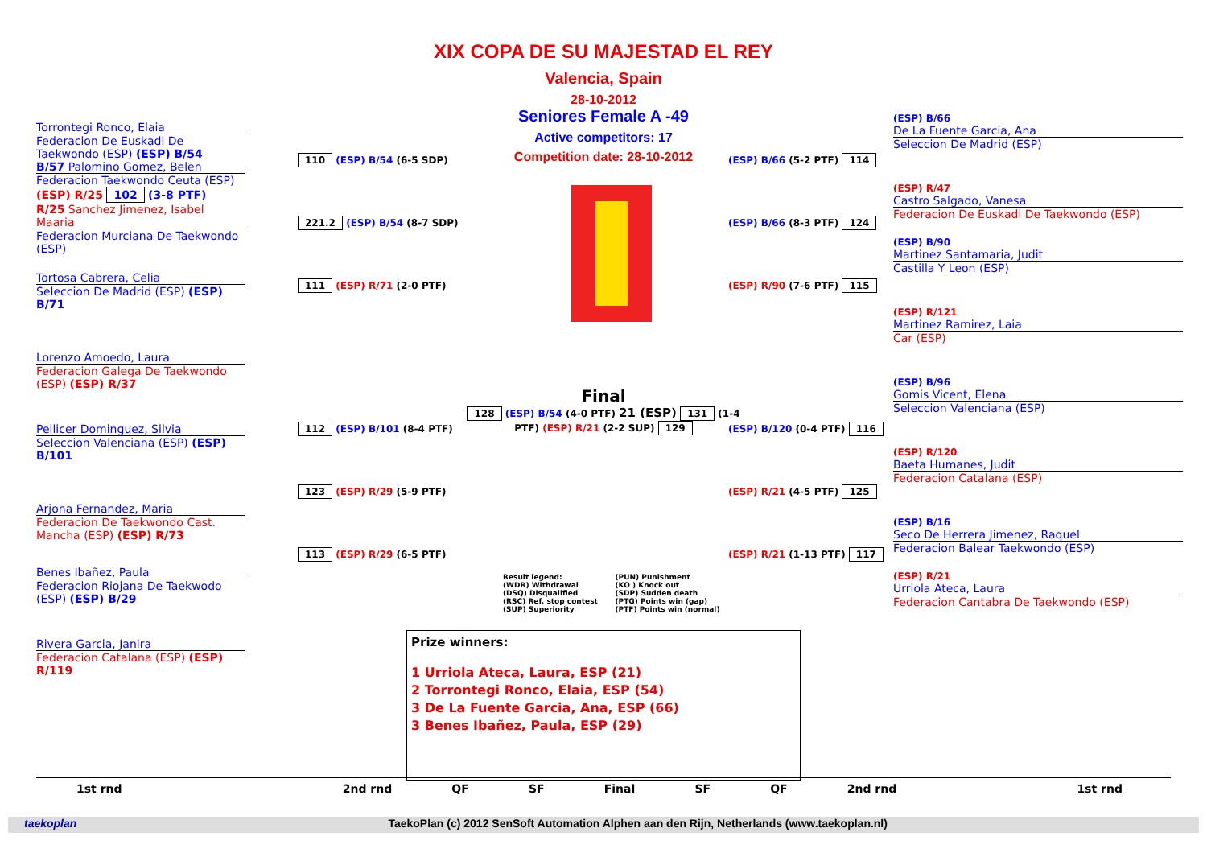XIX COPA DE SU MAJESTAD EL REY
Valencia, Spain
28-10-2012
Seniores Female A -49
Active competitors: 17
Competition date: 28-10-2012
Torrontegi Ronco, Elaia
Federacion De Euskadi De Taekwondo (ESP) (ESP) B/54
B/57 Palomino Gomez, Belen
Federacion Taekwondo Ceuta (ESP) (ESP) R/25 102 (3-8 PTF)
R/25 Sanchez Jimenez, Isabel Maaria
Federacion Murciana De Taekwondo (ESP)
Tortosa Cabrera, Celia
Seleccion De Madrid (ESP) (ESP) B/71
Lorenzo Amoedo, Laura
Federacion Galega De Taekwondo (ESP) (ESP) R/37
Pellicer Dominguez, Silvia
Seleccion Valenciana (ESP) (ESP) B/101
Arjona Fernandez, Maria
Federacion De Taekwondo Cast. Mancha (ESP) (ESP) R/73
Benes Ibañez, Paula
Federacion Riojana De Taekwodo (ESP) (ESP) B/29
Rivera Garcia, Janira
Federacion Catalana (ESP) (ESP) R/119
110 (ESP) B/54 (6-5 SDP)
221.2 (ESP) B/54 (8-7 SDP)
111 (ESP) R/71 (2-0 PTF)
112 (ESP) B/101 (8-4 PTF)
123 (ESP) R/29 (5-9 PTF)
113 (ESP) R/29 (6-5 PTF)
(ESP) B/66
De La Fuente Garcia, Ana
Seleccion De Madrid (ESP)
(ESP) R/47
Castro Salgado, Vanesa
Federacion De Euskadi De Taekwondo (ESP)
(ESP) B/90
Martinez Santamaria, Judit
Castilla Y Leon (ESP)
(ESP) R/121
Martinez Ramirez, Laia
Car (ESP)
(ESP) B/96
Gomis Vicent, Elena
Seleccion Valenciana (ESP)
(ESP) R/120
Baeta Humanes, Judit
Federacion Catalana (ESP)
(ESP) B/16
Seco De Herrera Jimenez, Raquel
Federacion Balear Taekwondo (ESP)
(ESP) R/21
Urriola Ateca, Laura
Federacion Cantabra De Taekwondo (ESP)
(ESP) B/66 (5-2 PTF) 114
(ESP) B/66 (8-3 PTF) 124
(ESP) R/90 (7-6 PTF) 115
(ESP) B/120 (0-4 PTF) 116
(ESP) R/21 (4-5 PTF) 125
(ESP) R/21 (1-13 PTF) 117
Final
128 (ESP) B/54 (4-0 PTF) 21 (ESP) 131 (1-4 PTF) (ESP) R/21 (2-2 SUP) 129
Result legend:
(WDR) Withdrawal
(DSQ) Disqualified
(RSC) Ref. stop contest
(SUP) Superiority
(PUN) Punishment
(KO ) Knock out
(SDP) Sudden death
(PTG) Points win (gap)
(PTF) Points win (normal)
Prize winners:
1 Urriola Ateca, Laura, ESP (21)
2 Torrontegi Ronco, Elaia, ESP (54)
3 De La Fuente Garcia, Ana, ESP (66)
3 Benes Ibañez, Paula, ESP (29)
1st rnd 2nd rnd QF SF Final SF QF 2nd rnd 1st rnd
taekoplan TaekoPlan (c) 2012 SenSoft Automation Alphen aan den Rijn, Netherlands (www.taekoplan.nl)